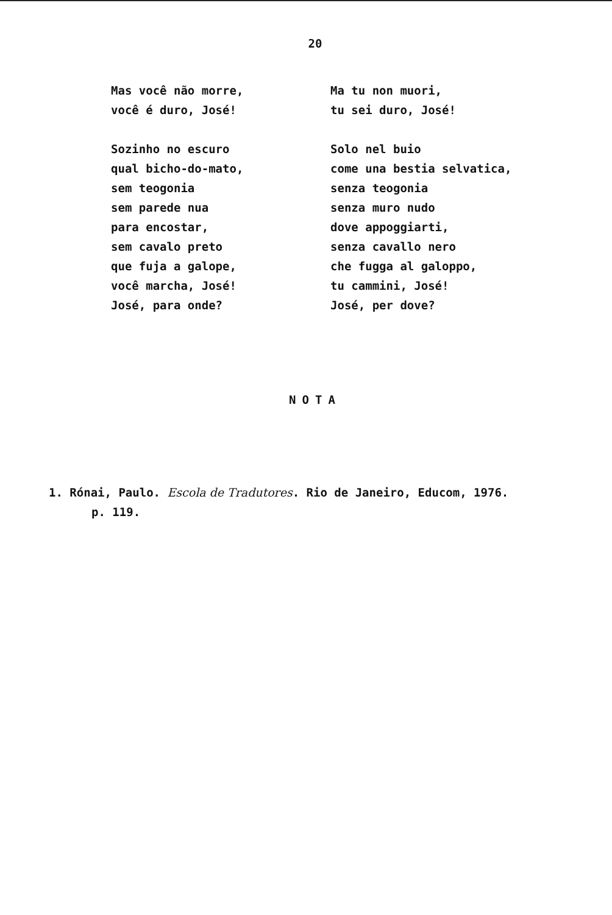20
Mas você não morre,
você é duro, José!
Sozinho no escuro
qual bicho-do-mato,
sem teogonia
sem parede nua
para encostar,
sem cavalo preto
que fuja a galope,
você marcha, José!
José, para onde?
Ma tu non muori,
tu sei duro, José!
Solo nel buio
come una bestia selvatica,
senza teogonia
senza muro nudo
dove appoggiarti,
senza cavallo nero
che fugga al galoppo,
tu cammini, José!
José, per dove?
NOTA
1. Rónai, Paulo. Escola de Tradutores. Rio de Janeiro, Educom, 1976.
p. 119.